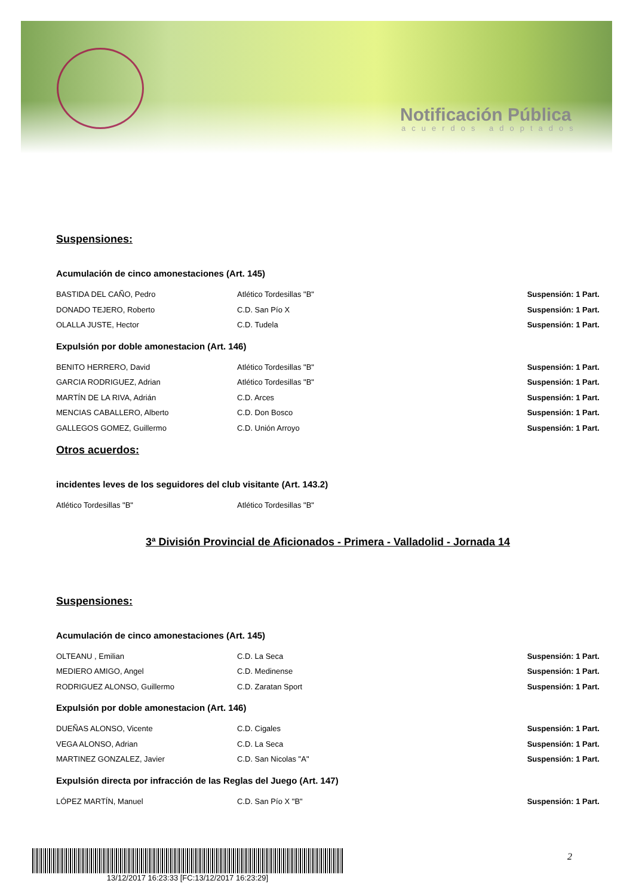Notificación Pública
acuerdos adoptados
Suspensiones:
Acumulación de cinco amonestaciones (Art. 145)
| BASTIDA DEL CAÑO, Pedro | Atlético Tordesillas "B" | Suspensión: 1 Part. |
| DONADO TEJERO, Roberto | C.D. San Pío X | Suspensión: 1 Part. |
| OLALLA JUSTE, Hector | C.D. Tudela | Suspensión: 1 Part. |
Expulsión por doble amonestacion (Art. 146)
| BENITO HERRERO, David | Atlético Tordesillas "B" | Suspensión: 1 Part. |
| GARCIA RODRIGUEZ, Adrian | Atlético Tordesillas "B" | Suspensión: 1 Part. |
| MARTÍN DE LA RIVA, Adrián | C.D. Arces | Suspensión: 1 Part. |
| MENCIAS CABALLERO, Alberto | C.D. Don Bosco | Suspensión: 1 Part. |
| GALLEGOS GOMEZ, Guillermo | C.D. Unión Arroyo | Suspensión: 1 Part. |
Otros acuerdos:
incidentes leves de los seguidores del club visitante (Art. 143.2)
| Atlético Tordesillas "B" | Atlético Tordesillas "B" | |
3ª División Provincial de Aficionados - Primera - Valladolid - Jornada 14
Suspensiones:
Acumulación de cinco amonestaciones (Art. 145)
| OLTEANU , Emilian | C.D. La Seca | Suspensión: 1 Part. |
| MEDIERO AMIGO, Angel | C.D. Medinense | Suspensión: 1 Part. |
| RODRIGUEZ ALONSO, Guillermo | C.D. Zaratan Sport | Suspensión: 1 Part. |
Expulsión por doble amonestacion (Art. 146)
| DUEÑAS ALONSO, Vicente | C.D. Cigales | Suspensión: 1 Part. |
| VEGA ALONSO, Adrian | C.D. La Seca | Suspensión: 1 Part. |
| MARTINEZ GONZALEZ, Javier | C.D. San Nicolas "A" | Suspensión: 1 Part. |
Expulsión directa por infracción de las Reglas del Juego (Art. 147)
| LÓPEZ MARTÍN, Manuel | C.D. San Pío X "B" | Suspensión: 1 Part. |
13/12/2017 16:23:33 [FC:13/12/2017 16:23:29] 2